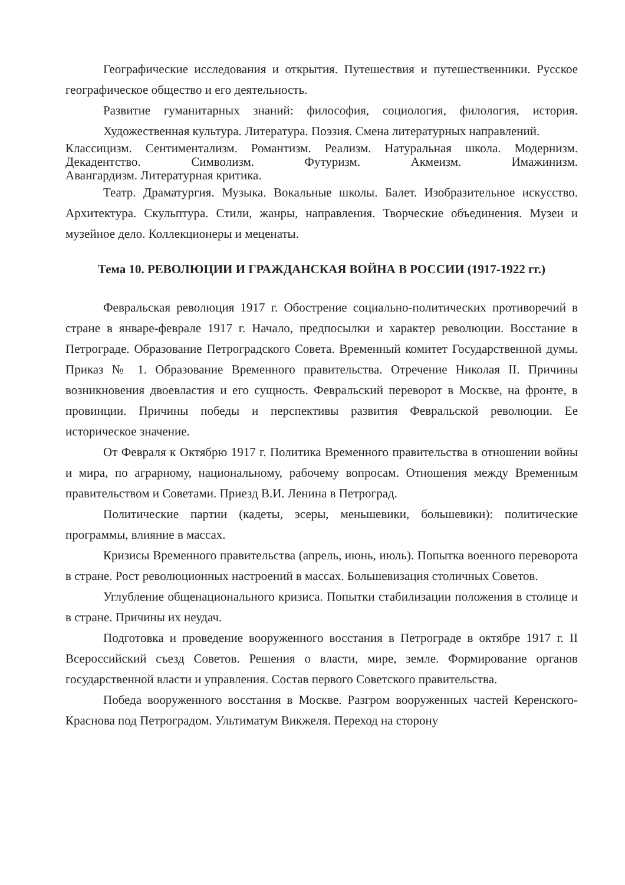Географические исследования и открытия. Путешествия и путешественники. Русское географическое общество и его деятельность.
Развитие гуманитарных знаний: философия, социология, филология, история. Художественная культура. Литература. Поэзия. Смена литературных направлений.
Классицизм. Сентиментализм. Романтизм. Реализм. Натуральная школа. Модернизм. Декадентство. Символизм. Футуризм. Акмеизм. Имажинизм.
Авангардизм. Литературная критика.
Театр. Драматургия. Музыка. Вокальные школы. Балет. Изобразительное искусство. Архитектура. Скульптура. Стили, жанры, направления. Творческие объединения. Музеи и музейное дело. Коллекционеры и меценаты.
Тема 10. РЕВОЛЮЦИИ И ГРАЖДАНСКАЯ ВОЙНА В РОССИИ (1917-1922 гг.)
Февральская революция 1917 г. Обострение социально-политических противоречий в стране в январе-феврале 1917 г. Начало, предпосылки и характер революции. Восстание в Петрограде. Образование Петроградского Совета. Временный комитет Государственной думы. Приказ № 1. Образование Временного правительства. Отречение Николая II. Причины возникновения двоевластия и его сущность. Февральский переворот в Москве, на фронте, в провинции. Причины победы и перспективы развития Февральской революции. Ее историческое значение.
От Февраля к Октябрю 1917 г. Политика Временного правительства в отношении войны и мира, по аграрному, национальному, рабочему вопросам. Отношения между Временным правительством и Советами. Приезд В.И. Ленина в Петроград.
Политические партии (кадеты, эсеры, меньшевики, большевики): политические программы, влияние в массах.
Кризисы Временного правительства (апрель, июнь, июль). Попытка военного переворота в стране. Рост революционных настроений в массах. Большевизация столичных Советов.
Углубление общенационального кризиса. Попытки стабилизации положения в столице и в стране. Причины их неудач.
Подготовка и проведение вооруженного восстания в Петрограде в октябре 1917 г. II Всероссийский съезд Советов. Решения о власти, мире, земле. Формирование органов государственной власти и управления. Состав первого Советского правительства.
Победа вооруженного восстания в Москве. Разгром вооруженных частей Керенского-Краснова под Петроградом. Ультиматум Викжеля. Переход на сторону